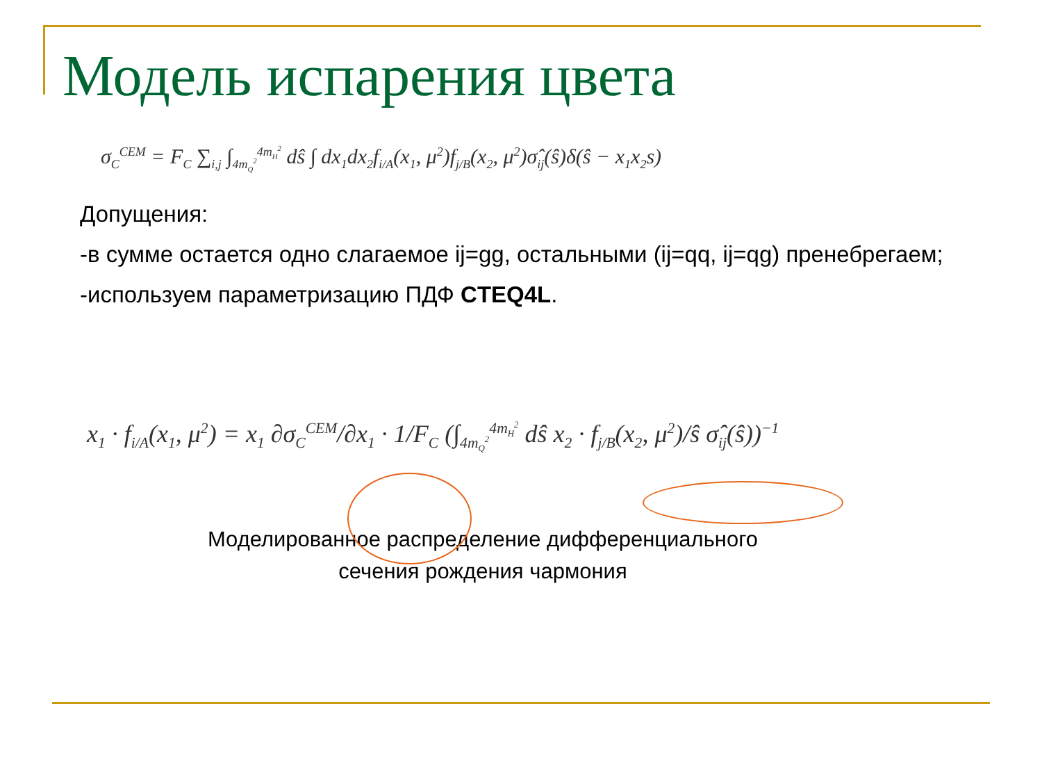Модель испарения цвета
σ<sub>C</sub><sup>CEM</sup> = F<sub>C</sub> ∑<sub>i,j</sub> ∫<sub>4m<sub>Q</sub><sup>2</sup></sub><sup>4m<sub>H</sub><sup>2</sup></sup> dŝ ∫ dx<sub>1</sub>dx<sub>2</sub>f<sub>i/A</sub>(x<sub>1</sub>, μ<sup>2</sup>)f<sub>j/B</sub>(x<sub>2</sub>, μ<sup>2</sup>)σ̂<sub>ij</sub>(ŝ)δ(ŝ − x<sub>1</sub>x<sub>2</sub>s)
Допущения:
-в сумме остается одно слагаемое ij=gg, остальными (ij=qq, ij=qg) пренебрегаем;
-используем параметризацию ПДФ CTEQ4L.
x<sub>1</sub> · f<sub>i/A</sub>(x<sub>1</sub>, μ<sup>2</sup>) = x<sub>1</sub> ∂σ<sub>C</sub><sup>CEM</sup>/∂x<sub>1</sub> · 1/F<sub>C</sub> (∫<sub>4m<sub>Q</sub><sup>2</sup></sub><sup>4m<sub>H</sub><sup>2</sup></sup> dŝ x<sub>2</sub> · f<sub>j/B</sub>(x<sub>2</sub>, μ<sup>2</sup>)/ŝ σ̂<sub>ij</sub>(ŝ))<sup>−1</sup>
Моделированное распределение дифференциального
сечения рождения чармония